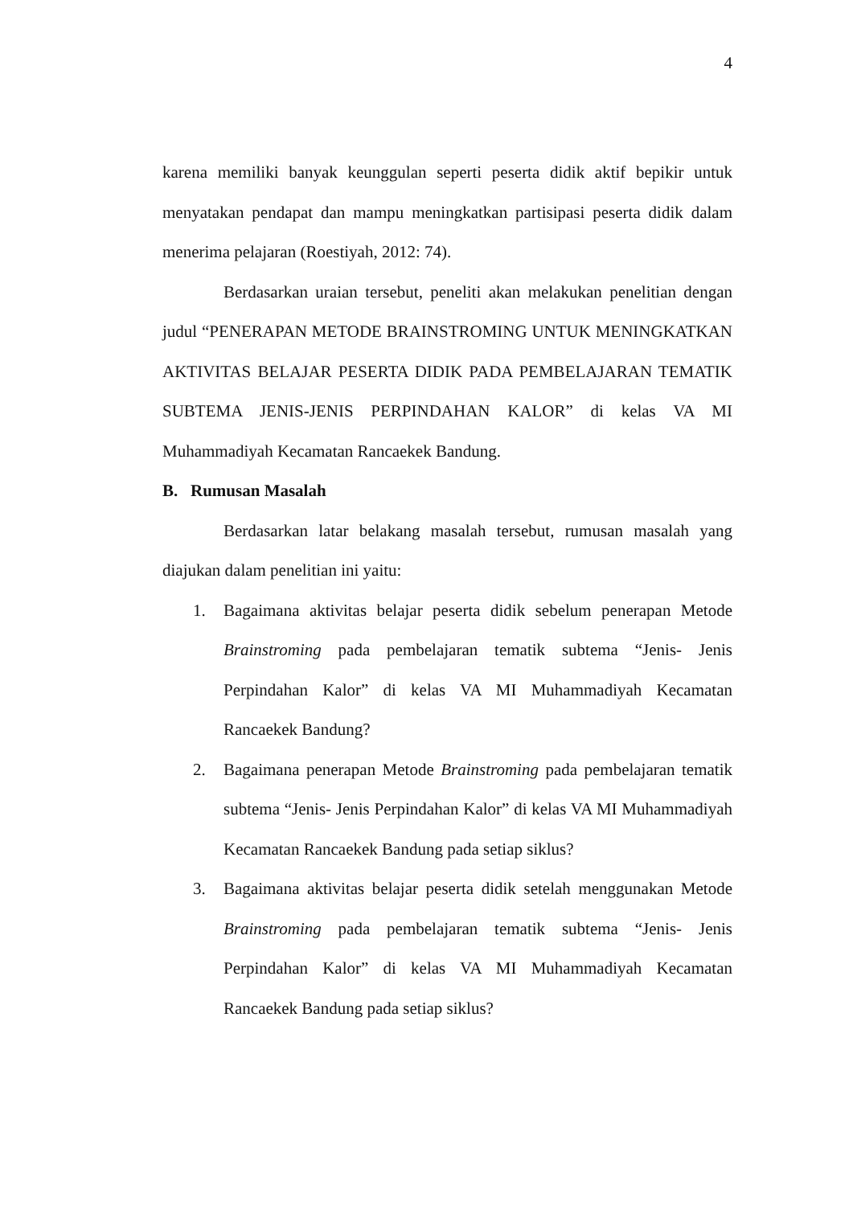4
karena memiliki banyak keunggulan seperti peserta didik aktif bepikir untuk menyatakan pendapat dan mampu meningkatkan partisipasi peserta didik dalam menerima pelajaran (Roestiyah, 2012: 74).
Berdasarkan uraian tersebut, peneliti akan melakukan penelitian dengan judul “PENERAPAN METODE BRAINSTROMING UNTUK MENINGKATKAN AKTIVITAS BELAJAR PESERTA DIDIK PADA PEMBELAJARAN TEMATIK SUBTEMA JENIS-JENIS PERPINDAHAN KALOR” di kelas VA MI Muhammadiyah Kecamatan Rancaekek Bandung.
B. Rumusan Masalah
Berdasarkan latar belakang masalah tersebut, rumusan masalah yang diajukan dalam penelitian ini yaitu:
1. Bagaimana aktivitas belajar peserta didik sebelum penerapan Metode Brainstroming pada pembelajaran tematik subtema “Jenis- Jenis Perpindahan Kalor” di kelas VA MI Muhammadiyah Kecamatan Rancaekek Bandung?
2. Bagaimana penerapan Metode Brainstroming pada pembelajaran tematik subtema “Jenis- Jenis Perpindahan Kalor” di kelas VA MI Muhammadiyah Kecamatan Rancaekek Bandung pada setiap siklus?
3. Bagaimana aktivitas belajar peserta didik setelah menggunakan Metode Brainstroming pada pembelajaran tematik subtema “Jenis- Jenis Perpindahan Kalor” di kelas VA MI Muhammadiyah Kecamatan Rancaekek Bandung pada setiap siklus?